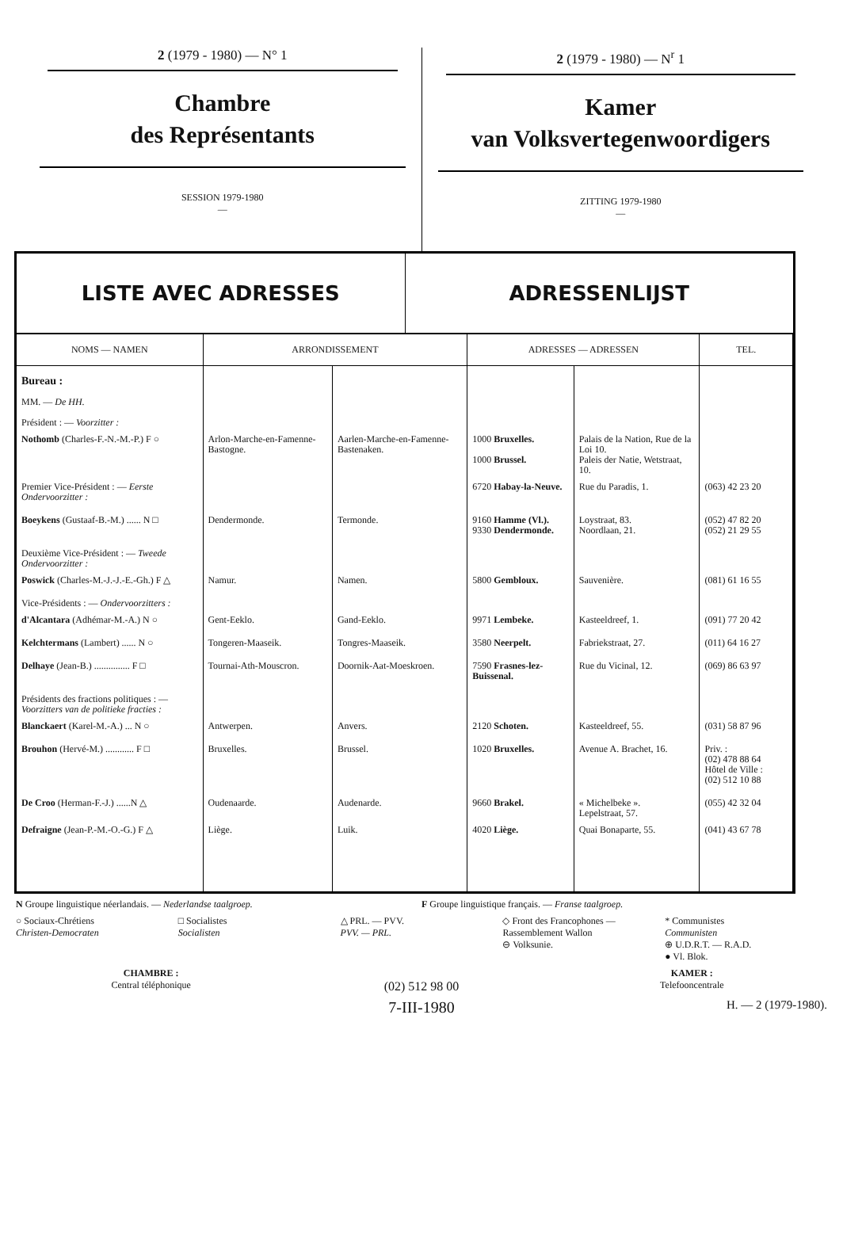2 (1979 - 1980) — N° 1
Chambre
des Représentants
SESSION 1979-1980
—
2 (1979 - 1980) — N<sup>r</sup> 1
Kamer
van Volksvertegenwoordigers
ZITTING 1979-1980
—
LISTE AVEC ADRESSES ADRESSENLIJST
| NOMS — NAMEN | ARRONDISSEMENT | | ADRESSES — ADRESSEN | | TEL. |
| --- | --- | --- | --- | --- | --- |
| Bureau : MM. — De HH. Président : — Voorzitter : | | | | | |
| Nothomb (Charles-F.-N.-M.-P.) F ○ | Arlon-Marche-en-Famenne-Bastogne. | Aarlen-Marche-en-Famenne-Bastenaken. | 1000 Bruxelles. 1000 Brussel. | Palais de la Nation, Rue de la Loi 10. Paleis der Natie, Wetstraat, 10. | |
| Premier Vice-Président : — Eerste Ondervoorzitter : | | | 6720 Habay-la-Neuve. | Rue du Paradis, 1. | (063) 42 23 20 |
| Boeykens (Gustaaf-B.-M.) ...... N □ | Dendermonde. | Termonde. | 9160 Hamme (Vl.). 9330 Dendermonde. | Loystraat, 83. Noordlaan, 21. | (052) 47 82 20 (052) 21 29 55 |
| Deuxième Vice-Président : — Tweede Ondervoorzitter : | | | | | |
| Poswick (Charles-M.-J.-J.-E.-Gh.) F △ | Namur. | Namen. | 5800 Gembloux. | Sauvenière. | (081) 61 16 55 |
| Vice-Présidents : — Ondervoorzitters : | | | | | |
| d'Alcantara (Adhémar-M.-A.) N ○ | Gent-Eeklo. | Gand-Eeklo. | 9971 Lembeke. | Kasteeldreef, 1. | (091) 77 20 42 |
| Kelchtermans (Lambert) ...... N ○ | Tongeren-Maaseik. | Tongres-Maaseik. | 3580 Neerpelt. | Fabriekstraat, 27. | (011) 64 16 27 |
| Delhaye (Jean-B.) ............... F □ | Tournai-Ath-Mouscron. | Doornik-Aat-Moeskroen. | 7590 Frasnes-lez-Buissenal. | Rue du Vicinal, 12. | (069) 86 63 97 |
| Présidents des fractions politiques : — Voorzitters van de politieke fracties : | | | | | |
| Blanckaert (Karel-M.-A.) ... N ○ | Antwerpen. | Anvers. | 2120 Schoten. | Kasteeldreef, 55. | (031) 58 87 96 |
| Brouhon (Hervé-M.) ............ F □ | Bruxelles. | Brussel. | 1020 Bruxelles. | Avenue A. Brachet, 16. | Priv. : (02) 478 88 64 Hôtel de Ville : (02) 512 10 88 |
| De Croo (Herman-F.-J.) ......N △ | Oudenaarde. | Audenarde. | 9660 Brakel. | « Michelbeke ». Lepelstraat, 57. | (055) 42 32 04 |
| Defraigne (Jean-P.-M.-O.-G.) F △ | Liège. | Luik. | 4020 Liège. | Quai Bonaparte, 55. | (041) 43 67 78 |
N Groupe linguistique néerlandais. — Nederlandse taalgroep.
F Groupe linguistique français. — Franse taalgroep.
○ Sociaux-Chrétiens
Christen-Democraten
□ Socialistes
Socialisten
△ PRL. — PVV.
PVV. — PRL.
◇ Front des Francophones — Rassemblement Wallon
⊖ Volksunie.
* Communistes
Communisten
⊕ U.D.R.T. — R.A.D.
● Vl. Blok.
CHAMBRE :
Central téléphonique
(02) 512 98 00
KAMER :
Telefooncentrale
7-III-1980
H. — 2 (1979-1980).